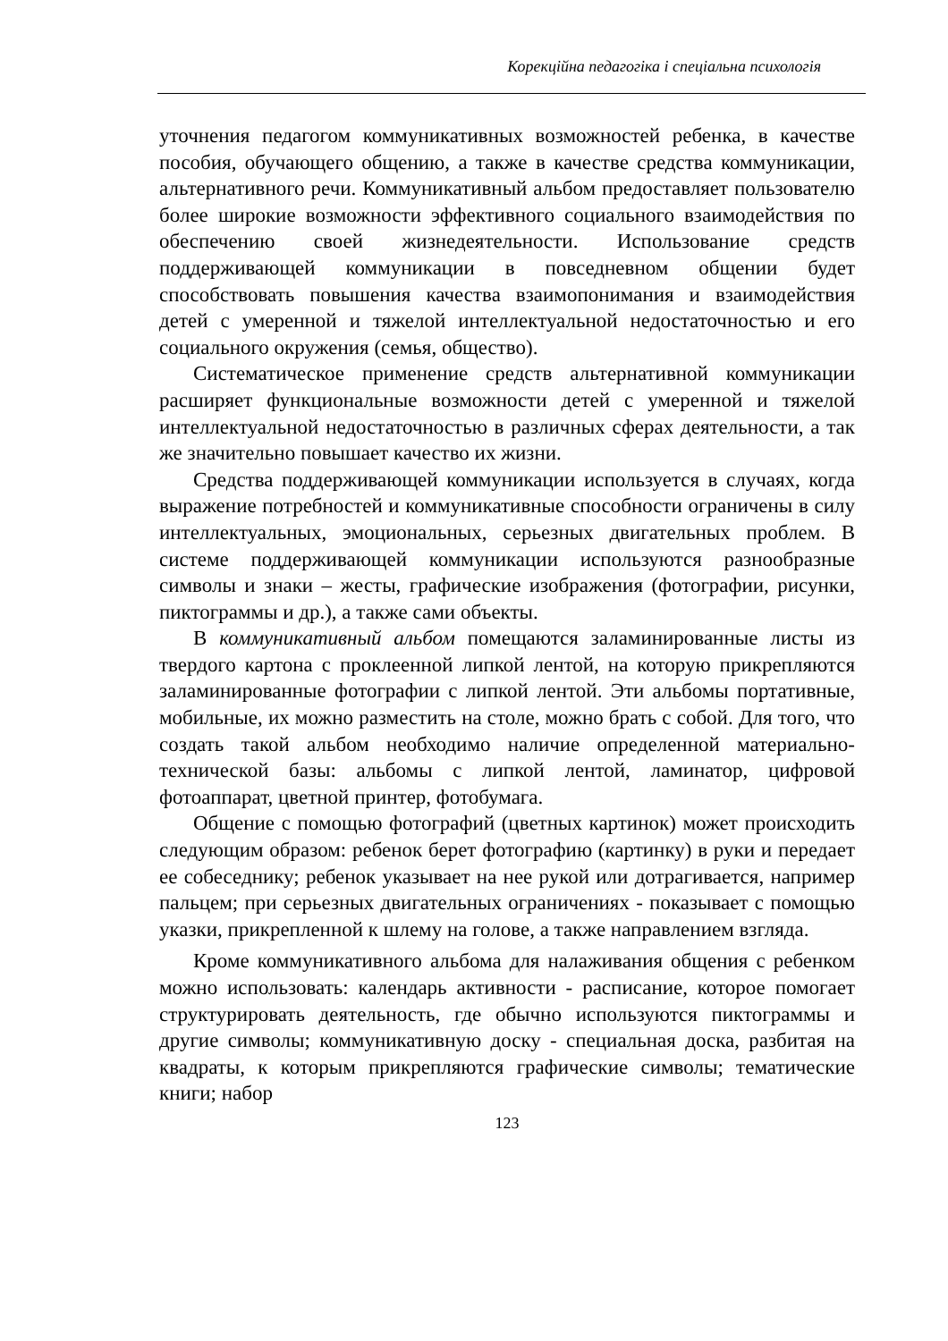Корекційна педагогіка і спеціальна психологія
уточнения педагогом коммуникативных возможностей ребенка, в качестве пособия, обучающего общению, а также в качестве средства коммуникации, альтернативного речи. Коммуникативный альбом предоставляет пользователю более широкие возможности эффективного социального взаимодействия по обеспечению своей жизнедеятельности. Использование средств поддерживающей коммуникации в повседневном общении будет способствовать повышения качества взаимопонимания и взаимодействия детей с умеренной и тяжелой интеллектуальной недостаточностью и его социального окружения (семья, общество).
Систематическое применение средств альтернативной коммуникации расширяет функциональные возможности детей с умеренной и тяжелой интеллектуальной недостаточностью в различных сферах деятельности, а так же значительно повышает качество их жизни.
Средства поддерживающей коммуникации используется в случаях, когда выражение потребностей и коммуникативные способности ограничены в силу интеллектуальных, эмоциональных, серьезных двигательных проблем. В системе поддерживающей коммуникации используются разнообразные символы и знаки – жесты, графические изображения (фотографии, рисунки, пиктограммы и др.), а также сами объекты.
В коммуникативный альбом помещаются заламинированные листы из твердого картона с проклеенной липкой лентой, на которую прикрепляются заламинированные фотографии с липкой лентой. Эти альбомы портативные, мобильные, их можно разместить на столе, можно брать с собой. Для того, что создать такой альбом необходимо наличие определенной материально-технической базы: альбомы с липкой лентой, ламинатор, цифровой фотоаппарат, цветной принтер, фотобумага.
Общение с помощью фотографий (цветных картинок) может происходить следующим образом: ребенок берет фотографию (картинку) в руки и передает ее собеседнику; ребенок указывает на нее рукой или дотрагивается, например пальцем; при серьезных двигательных ограничениях - показывает с помощью указки, прикрепленной к шлему на голове, а также направлением взгляда.
Кроме коммуникативного альбома для налаживания общения с ребенком можно использовать: календарь активности - расписание, которое помогает структурировать деятельность, где обычно используются пиктограммы и другие символы; коммуникативную доску - специальная доска, разбитая на квадраты, к которым прикрепляются графические символы; тематические книги; набор
123